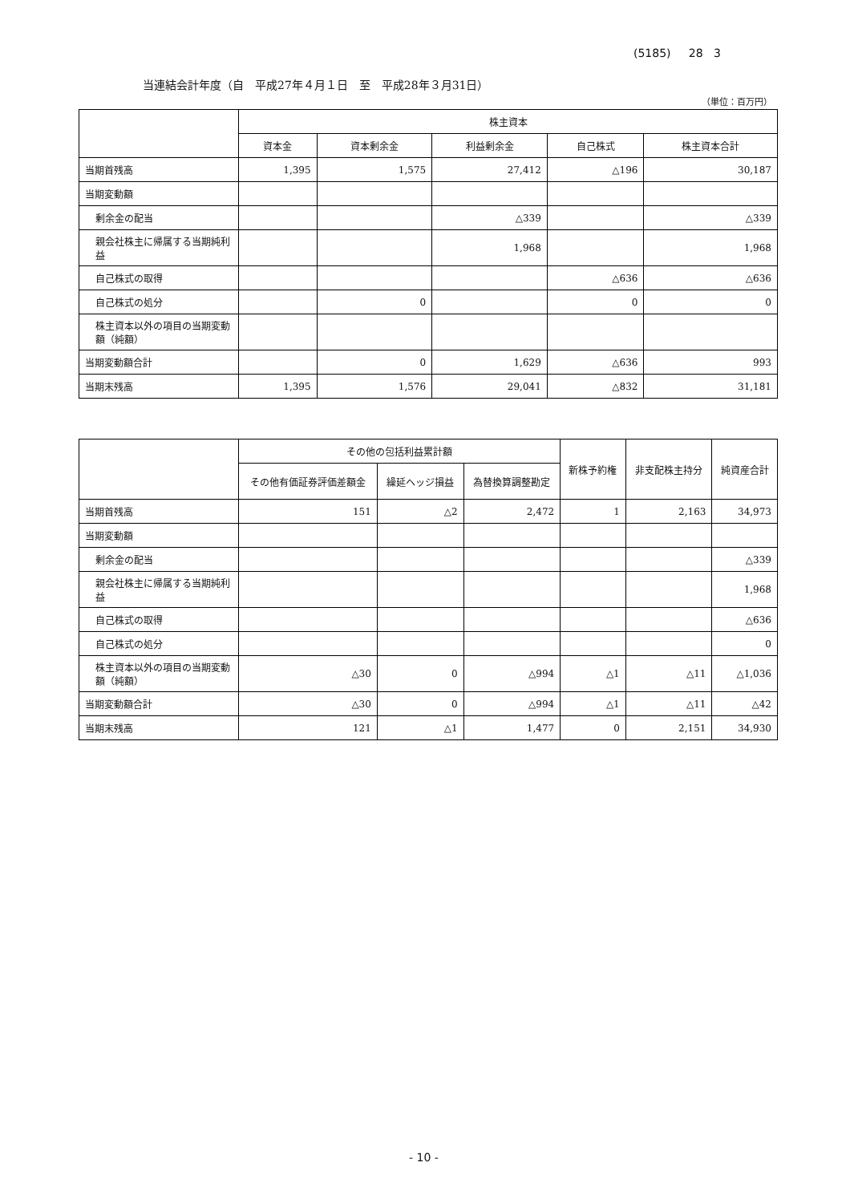(5185) 28 3
当連結会計年度（自　平成27年４月１日　至　平成28年３月31日）
（単位：百万円）
| | 株主資本 | | | | |
| --- | --- | --- | --- | --- | --- |
| | 資本金 | 資本剰余金 | 利益剰余金 | 自己株式 | 株主資本合計 |
| 当期首残高 | 1,395 | 1,575 | 27,412 | △196 | 30,187 |
| 当期変動額 | | | | | |
| 剰余金の配当 | | | △339 | | △339 |
| 親会社株主に帰属する当期純利益 | | | 1,968 | | 1,968 |
| 自己株式の取得 | | | | △636 | △636 |
| 自己株式の処分 | | 0 | | 0 | 0 |
| 株主資本以外の項目の当期変動額（純額） | | | | | |
| 当期変動額合計 | | 0 | 1,629 | △636 | 993 |
| 当期末残高 | 1,395 | 1,576 | 29,041 | △832 | 31,181 |
| | その他の包括利益累計額 | | | 新株予約権 | 非支配株主持分 | 純資産合計 |
| --- | --- | --- | --- | --- | --- | --- |
| | その他有価証券評価差額金 | 繰延ヘッジ損益 | 為替換算調整勘定 | | | |
| 当期首残高 | 151 | △2 | 2,472 | 1 | 2,163 | 34,973 |
| 当期変動額 | | | | | | |
| 剰余金の配当 | | | | | | △339 |
| 親会社株主に帰属する当期純利益 | | | | | | 1,968 |
| 自己株式の取得 | | | | | | △636 |
| 自己株式の処分 | | | | | | 0 |
| 株主資本以外の項目の当期変動額（純額） | △30 | 0 | △994 | △1 | △11 | △1,036 |
| 当期変動額合計 | △30 | 0 | △994 | △1 | △11 | △42 |
| 当期末残高 | 121 | △1 | 1,477 | 0 | 2,151 | 34,930 |
- 10 -